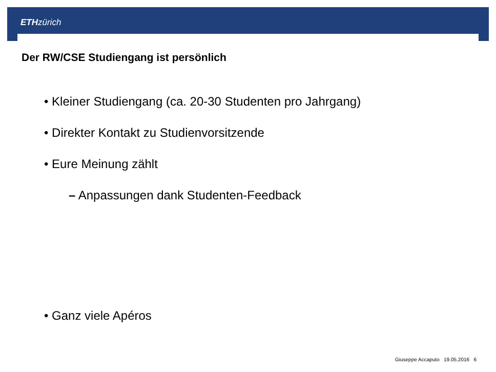ETH zürich
Der RW/CSE Studiengang ist persönlich
• Kleiner Studiengang (ca. 20-30 Studenten pro Jahrgang)
• Direkter Kontakt zu Studienvorsitzende
• Eure Meinung zählt
– Anpassungen dank Studenten-Feedback
• Ganz viele Apéros
Giuseppe Accaputo 19.05.2016 6